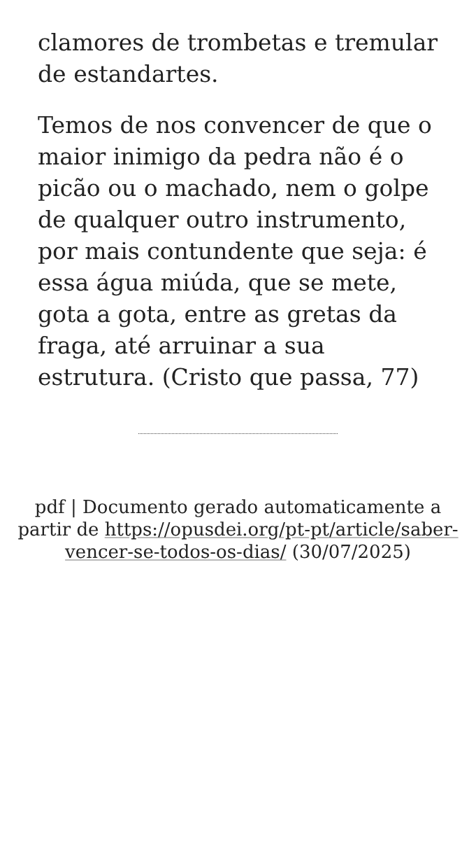clamores de trombetas e tremular de estandartes.
Temos de nos convencer de que o maior inimigo da pedra não é o picão ou o machado, nem o golpe de qualquer outro instrumento, por mais contundente que seja: é essa água miúda, que se mete, gota a gota, entre as gretas da fraga, até arruinar a sua estrutura. (Cristo que passa, 77)
pdf | Documento gerado automaticamente a partir de https://opusdei.org/pt-pt/article/saber-vencer-se-todos-os-dias/ (30/07/2025)